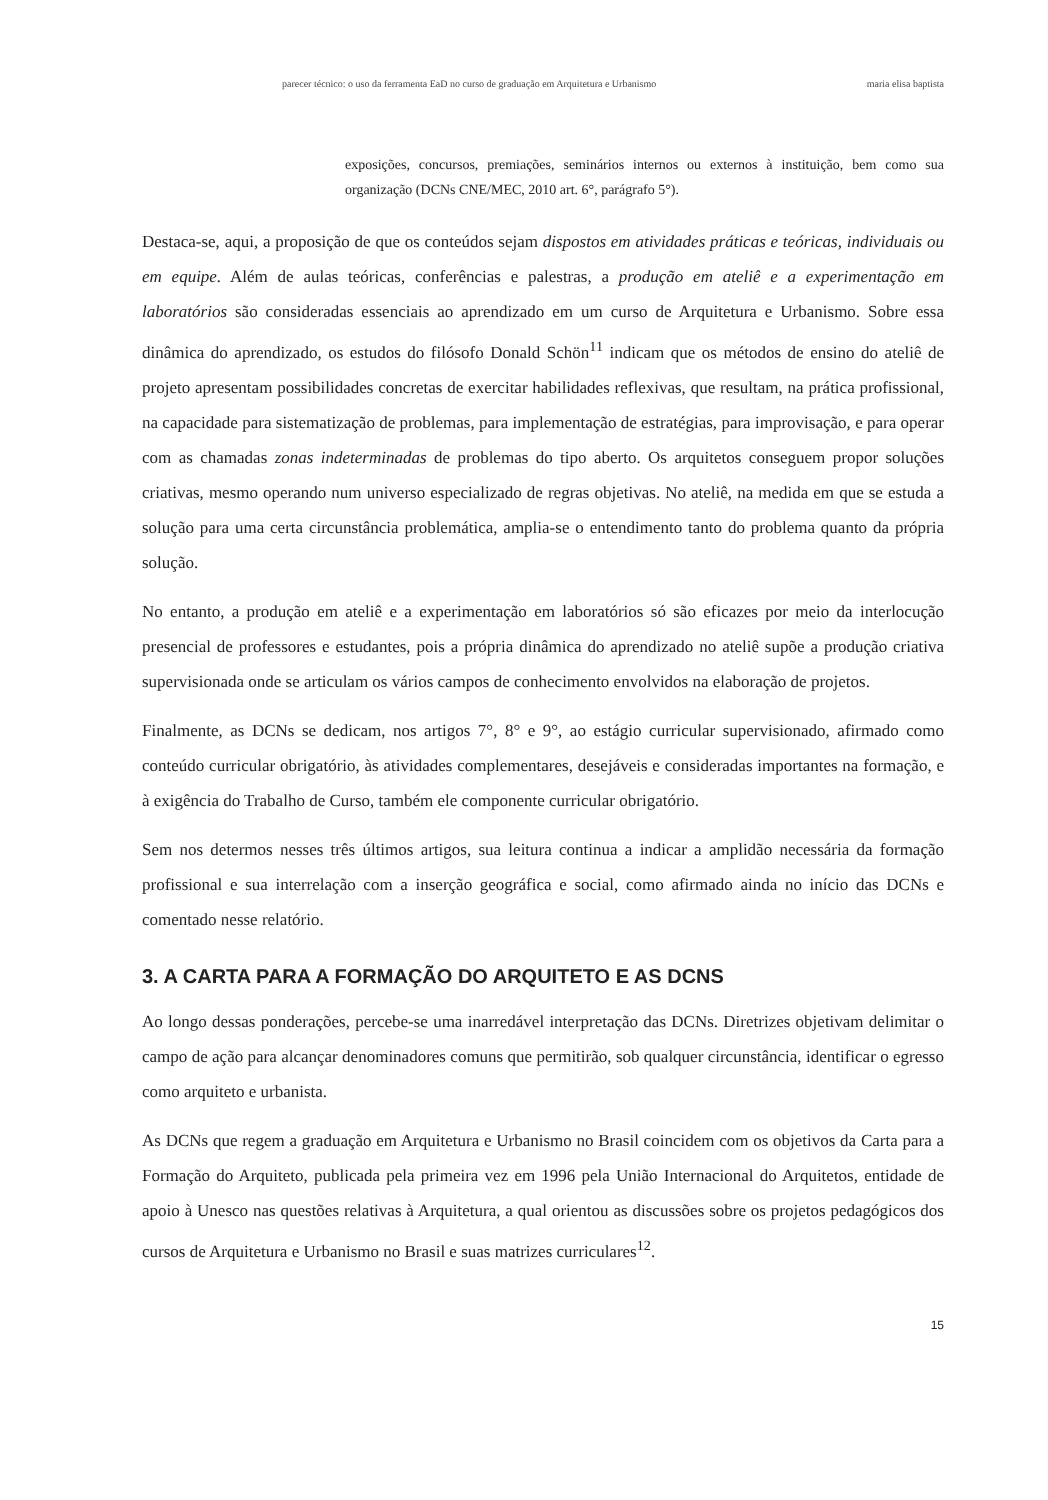parecer técnico: o uso da ferramenta EaD no curso de graduação em Arquitetura e Urbanismo maria elisa baptista
exposições, concursos, premiações, seminários internos ou externos à instituição, bem como sua organização (DCNs CNE/MEC, 2010 art. 6°, parágrafo 5°).
Destaca-se, aqui, a proposição de que os conteúdos sejam dispostos em atividades práticas e teóricas, individuais ou em equipe. Além de aulas teóricas, conferências e palestras, a produção em ateliê e a experimentação em laboratórios são consideradas essenciais ao aprendizado em um curso de Arquitetura e Urbanismo. Sobre essa dinâmica do aprendizado, os estudos do filósofo Donald Schön<sup>11</sup> indicam que os métodos de ensino do ateliê de projeto apresentam possibilidades concretas de exercitar habilidades reflexivas, que resultam, na prática profissional, na capacidade para sistematização de problemas, para implementação de estratégias, para improvisação, e para operar com as chamadas zonas indeterminadas de problemas do tipo aberto. Os arquitetos conseguem propor soluções criativas, mesmo operando num universo especializado de regras objetivas. No ateliê, na medida em que se estuda a solução para uma certa circunstância problemática, amplia-se o entendimento tanto do problema quanto da própria solução.
No entanto, a produção em ateliê e a experimentação em laboratórios só são eficazes por meio da interlocução presencial de professores e estudantes, pois a própria dinâmica do aprendizado no ateliê supõe a produção criativa supervisionada onde se articulam os vários campos de conhecimento envolvidos na elaboração de projetos.
Finalmente, as DCNs se dedicam, nos artigos 7°, 8° e 9°, ao estágio curricular supervisionado, afirmado como conteúdo curricular obrigatório, às atividades complementares, desejáveis e consideradas importantes na formação, e à exigência do Trabalho de Curso, também ele componente curricular obrigatório.
Sem nos determos nesses três últimos artigos, sua leitura continua a indicar a amplidão necessária da formação profissional e sua interrelação com a inserção geográfica e social, como afirmado ainda no início das DCNs e comentado nesse relatório.
3. A CARTA PARA A FORMAÇÃO DO ARQUITETO E AS DCNS
Ao longo dessas ponderações, percebe-se uma inarredável interpretação das DCNs. Diretrizes objetivam delimitar o campo de ação para alcançar denominadores comuns que permitirão, sob qualquer circunstância, identificar o egresso como arquiteto e urbanista.
As DCNs que regem a graduação em Arquitetura e Urbanismo no Brasil coincidem com os objetivos da Carta para a Formação do Arquiteto, publicada pela primeira vez em 1996 pela União Internacional do Arquitetos, entidade de apoio à Unesco nas questões relativas à Arquitetura, a qual orientou as discussões sobre os projetos pedagógicos dos cursos de Arquitetura e Urbanismo no Brasil e suas matrizes curriculares<sup>12</sup>.
15